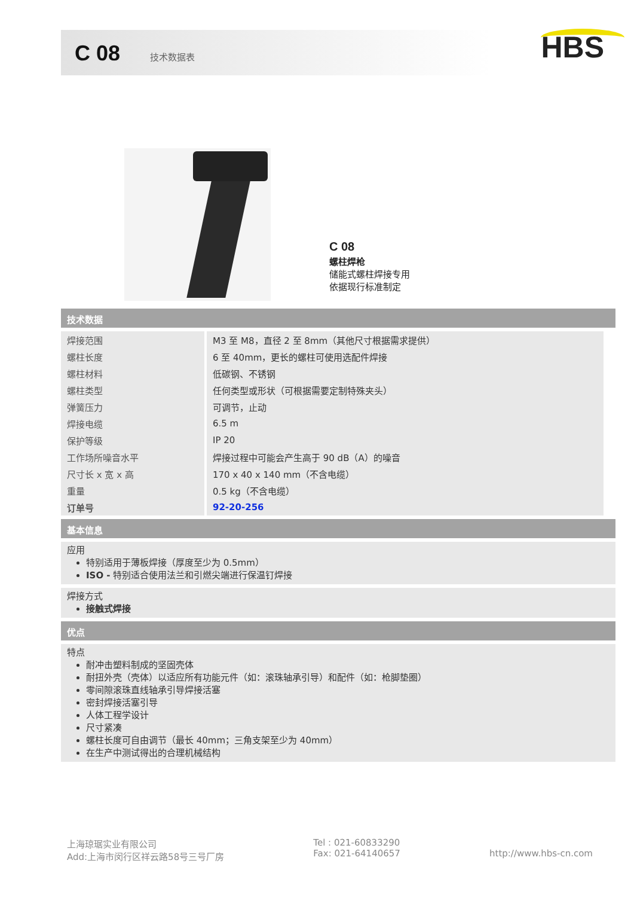C 08 技术数据表
HBS
C 08
螺柱焊枪
储能式螺柱焊接专用
依据现行标准制定
技术数据
| 焊接范围 | M3 至 M8，直径 2 至 8mm（其他尺寸根据需求提供） |
| 螺柱长度 | 6 至 40mm，更长的螺柱可使用选配件焊接 |
| 螺柱材料 | 低碳钢、不锈钢 |
| 螺柱类型 | 任何类型或形状（可根据需要定制特殊夹头） |
| 弹簧压力 | 可调节，止动 |
| 焊接电缆 | 6.5 m |
| 保护等级 | IP 20 |
| 工作场所噪音水平 | 焊接过程中可能会产生高于 90 dB（A）的噪音 |
| 尺寸长 x 宽 x 高 | 170 x 40 x 140 mm（不含电缆） |
| 重量 | 0.5 kg（不含电缆） |
| 订单号 | 92-20-256 |
基本信息
应用
特别适用于薄板焊接（厚度至少为 0.5mm）
ISO - 特别适合使用法兰和引燃尖端进行保温钉焊接
焊接方式
接触式焊接
优点
特点
耐冲击塑料制成的坚固壳体
耐扭外壳（壳体）以适应所有功能元件（如：滚珠轴承引导）和配件（如：枪脚垫圈）
零间隙滚珠直线轴承引导焊接活塞
密封焊接活塞引导
人体工程学设计
尺寸紧凑
螺柱长度可自由调节（最长 40mm；三角支架至少为 40mm）
在生产中测试得出的合理机械结构
上海琼琚实业有限公司
Add:上海市闵行区祥云路58号三号厂房
Tel : 021-60833290
Fax: 021-64140657
http://www.hbs-cn.com